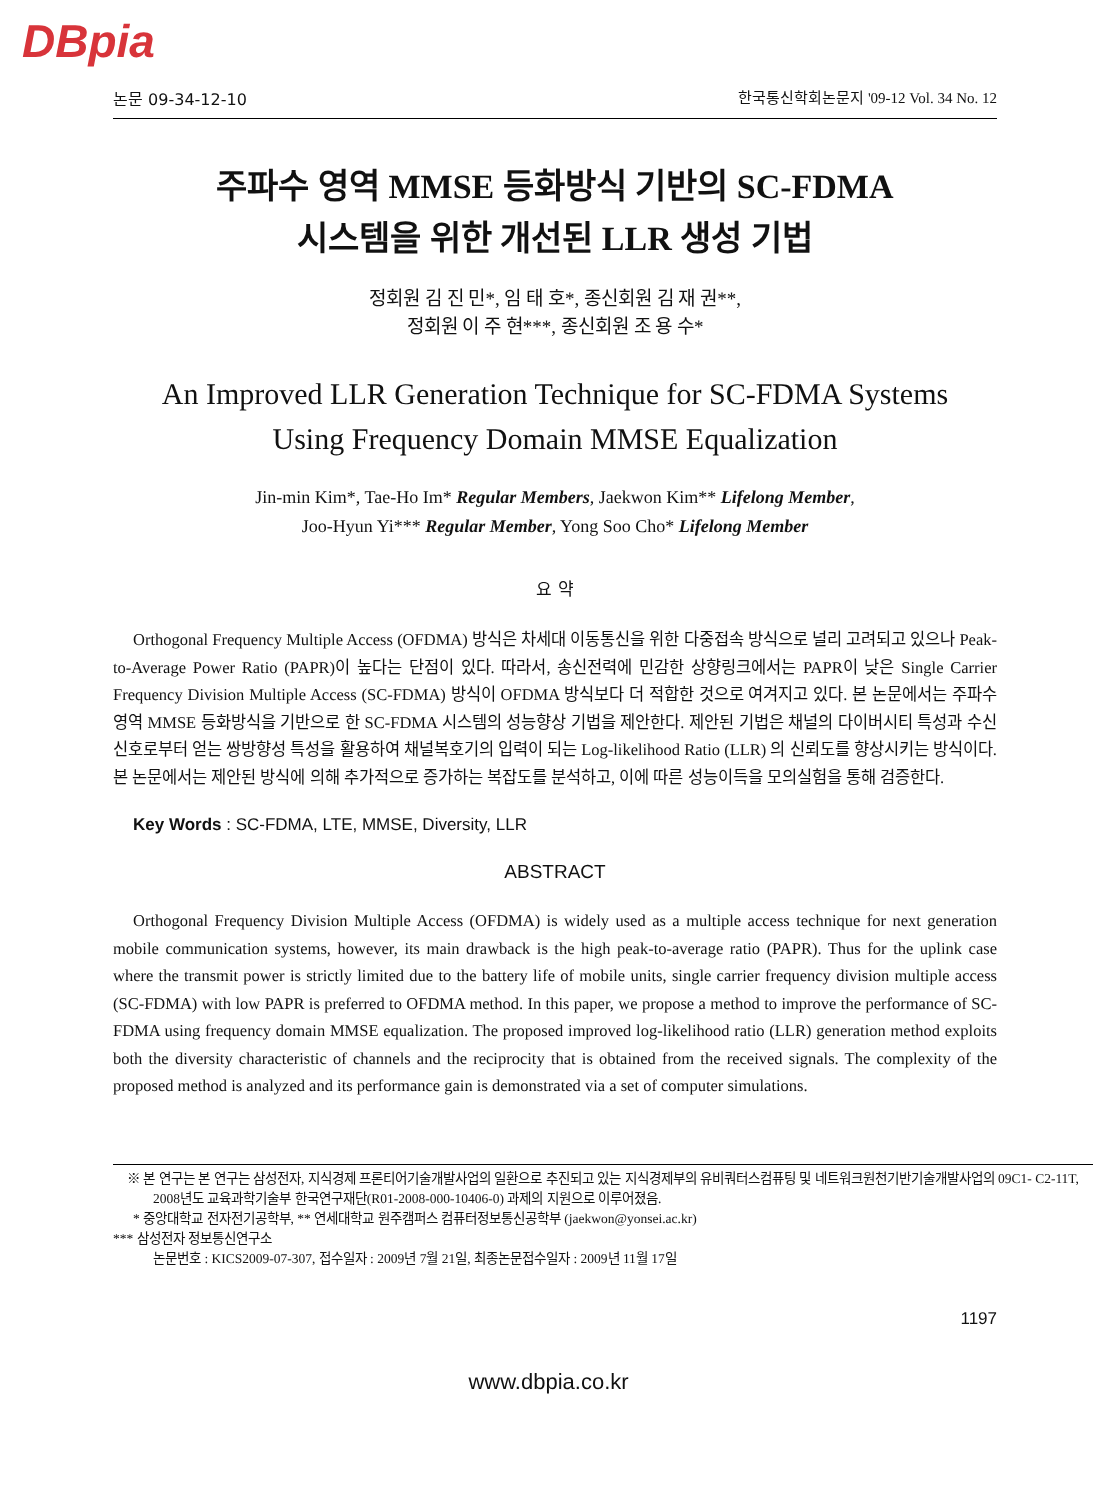DBpia
논문 09-34-12-10 한국통신학회논문지 '09-12 Vol. 34 No. 12
주파수 영역 MMSE 등화방식 기반의 SC-FDMA
시스템을 위한 개선된 LLR 생성 기법
정회원 김 진 민*, 임 태 호*, 종신회원 김 재 권**,
정회원 이 주 현***, 종신회원 조 용 수*
An Improved LLR Generation Technique for SC-FDMA Systems
Using Frequency Domain MMSE Equalization
Jin-min Kim*, Tae-Ho Im* Regular Members, Jaekwon Kim** Lifelong Member,
Joo-Hyun Yi*** Regular Member, Yong Soo Cho* Lifelong Member
요 약
Orthogonal Frequency Multiple Access (OFDMA) 방식은 차세대 이동통신을 위한 다중접속 방식으로 널리 고려되고 있으나 Peak-to-Average Power Ratio (PAPR)이 높다는 단점이 있다. 따라서, 송신전력에 민감한 상향링크에서는 PAPR이 낮은 Single Carrier Frequency Division Multiple Access (SC-FDMA) 방식이 OFDMA 방식보다 더 적합한 것으로 여겨지고 있다. 본 논문에서는 주파수 영역 MMSE 등화방식을 기반으로 한 SC-FDMA 시스템의 성능향상 기법을 제안한다. 제안된 기법은 채널의 다이버시티 특성과 수신신호로부터 얻는 쌍방향성 특성을 활용하여 채널복호기의 입력이 되는 Log-likelihood Ratio (LLR) 의 신뢰도를 향상시키는 방식이다. 본 논문에서는 제안된 방식에 의해 추가적으로 증가하는 복잡도를 분석하고, 이에 따른 성능이득을 모의실험을 통해 검증한다.
Key Words : SC-FDMA, LTE, MMSE, Diversity, LLR
ABSTRACT
Orthogonal Frequency Division Multiple Access (OFDMA) is widely used as a multiple access technique for next generation mobile communication systems, however, its main drawback is the high peak-to-average ratio (PAPR). Thus for the uplink case where the transmit power is strictly limited due to the battery life of mobile units, single carrier frequency division multiple access (SC-FDMA) with low PAPR is preferred to OFDMA method. In this paper, we propose a method to improve the performance of SC-FDMA using frequency domain MMSE equalization. The proposed improved log-likelihood ratio (LLR) generation method exploits both the diversity characteristic of channels and the reciprocity that is obtained from the received signals. The complexity of the proposed method is analyzed and its performance gain is demonstrated via a set of computer simulations.
※ 본 연구는 본 연구는 삼성전자, 지식경제 프론티어기술개발사업의 일환으로 추진되고 있는 지식경제부의 유비쿼터스컴퓨팅 및 네트워크원천기반기술개발사업의 09C1- C2-11T, 2008년도 교육과학기술부 한국연구재단(R01-2008-000-10406-0) 과제의 지원으로 이루어졌음.
* 중앙대학교 전자전기공학부, ** 연세대학교 원주캠퍼스 컴퓨터정보통신공학부 (jaekwon@yonsei.ac.kr)
*** 삼성전자 정보통신연구소
논문번호 : KICS2009-07-307, 접수일자 : 2009년 7월 21일, 최종논문접수일자 : 2009년 11월 17일
1197
www.dbpia.co.kr